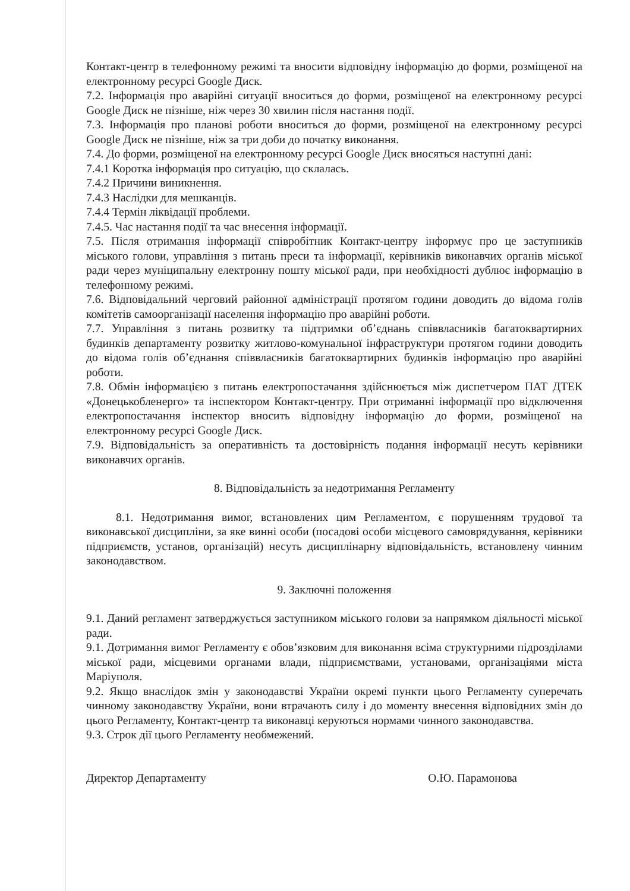Контакт-центр в телефонному режимі та вносити відповідну інформацію до форми, розміщеної на електронному ресурсі Google Диск.
7.2. Інформація про аварійні ситуації вноситься до форми, розміщеної на електронному ресурсі Google Диск не пізніше, ніж через 30 хвилин після настання події.
7.3. Інформація про планові роботи вноситься до форми, розміщеної на електронному ресурсі Google Диск не пізніше, ніж за три доби до початку виконання.
7.4. До форми, розміщеної на електронному ресурсі Google Диск вносяться наступні дані:
7.4.1 Коротка інформація про ситуацію, що склалась.
7.4.2 Причини виникнення.
7.4.3 Наслідки для мешканців.
7.4.4 Термін ліквідації проблеми.
7.4.5. Час настання події та час внесення інформації.
7.5. Після отримання інформації співробітник Контакт-центру інформує про це заступників міського голови, управління з питань преси та інформації, керівників виконавчих органів міської ради через муніципальну електронну пошту міської ради, при необхідності дублює інформацію в телефонному режимі.
7.6. Відповідальний черговий районної адміністрації протягом години доводить до відома голів комітетів самоорганізації населення інформацію про аварійні роботи.
7.7. Управління з питань розвитку та підтримки об’єднань співвласників багатоквартирних будинків департаменту розвитку житлово-комунальної інфраструктури протягом години доводить до відома голів об’єднання співвласників багатоквартирних будинків інформацію про аварійні роботи.
7.8. Обмін інформацією з питань електропостачання здійснюється між диспетчером ПАТ ДТЕК «Донецькобленерго» та інспектором Контакт-центру. При отриманні інформації про відключення електропостачання інспектор вносить відповідну інформацію до форми, розміщеної на електронному ресурсі Google Диск.
7.9. Відповідальність за оперативність та достовірність подання інформації несуть керівники виконавчих органів.
8. Відповідальність за недотримання Регламенту
8.1. Недотримання вимог, встановлених цим Регламентом, є порушенням трудової та виконавської дисципліни, за яке винні особи (посадові особи місцевого самоврядування, керівники підприємств, установ, організацій) несуть дисциплінарну відповідальність, встановлену чинним законодавством.
9. Заключні положення
9.1. Даний регламент затверджується заступником міського голови за напрямком діяльності міської ради.
9.1. Дотримання вимог Регламенту є обов’язковим для виконання всіма структурними підрозділами міської ради, місцевими органами влади, підприємствами, установами, організаціями міста Маріуполя.
9.2. Якщо внаслідок змін у законодавстві України окремі пункти цього Регламенту суперечать чинному законодавству України, вони втрачають силу і до моменту внесення відповідних змін до цього Регламенту, Контакт-центр та виконавці керуються нормами чинного законодавства.
9.3. Строк дії цього Регламенту необмежений.
Директор Департаменту О.Ю. Парамонова